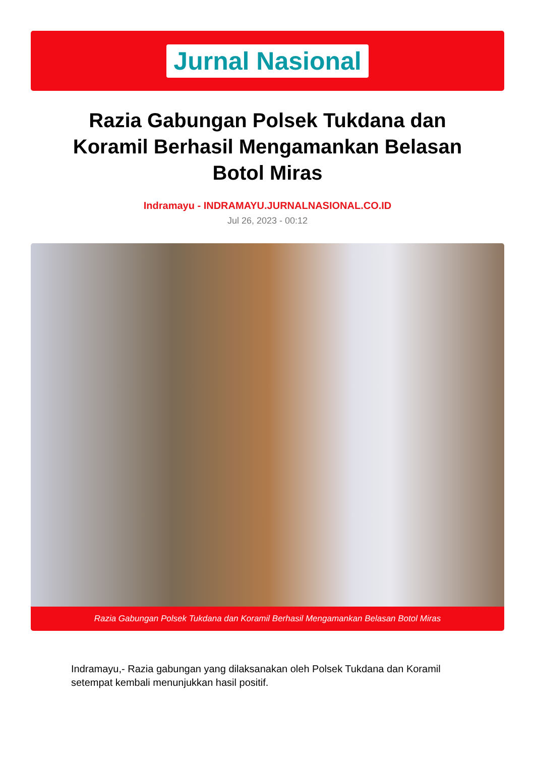Jurnal Nasional
Razia Gabungan Polsek Tukdana dan Koramil Berhasil Mengamankan Belasan Botol Miras
Indramayu - INDRAMAYU.JURNALNASIONAL.CO.ID
Jul 26, 2023 - 00:12
Razia Gabungan Polsek Tukdana dan Koramil Berhasil Mengamankan Belasan Botol Miras
Indramayu,- Razia gabungan yang dilaksanakan oleh Polsek Tukdana dan Koramil setempat kembali menunjukkan hasil positif.